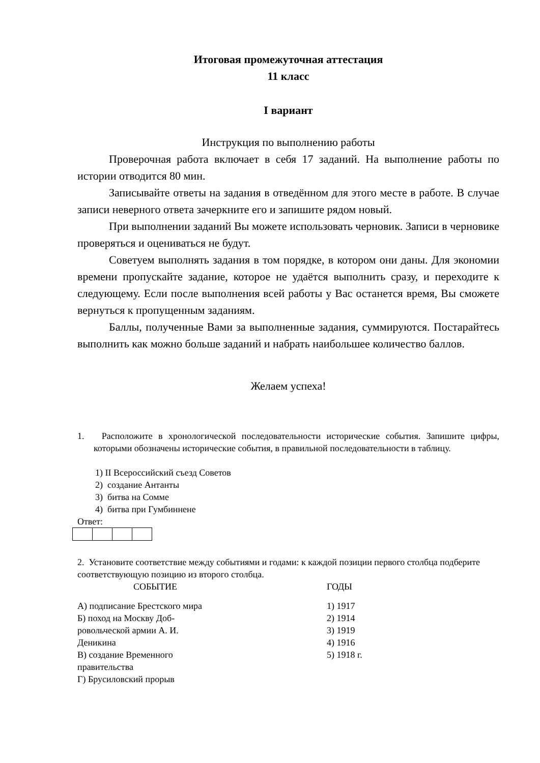Итоговая промежуточная аттестация
11 класс
I вариант
Инструкция по выполнению работы
Проверочная работа включает в себя 17 заданий. На выполнение работы по истории отводится 80 мин.
Записывайте ответы на задания в отведённом для этого месте в работе. В случае записи неверного ответа зачеркните его и запишите рядом новый.
При выполнении заданий Вы можете использовать черновик. Записи в черновике проверяться и оцениваться не будут.
Советуем выполнять задания в том порядке, в котором они даны. Для экономии времени пропускайте задание, которое не удаётся выполнить сразу, и переходите к следующему. Если после выполнения всей работы у Вас останется время, Вы сможете вернуться к пропущенным заданиям.
Баллы, полученные Вами за выполненные задания, суммируются. Постарайтесь выполнить как можно больше заданий и набрать наибольшее количество баллов.
Желаем успеха!
1. Расположите в хронологической последовательности исторические события. Запишите цифры, которыми обозначены исторические события, в правильной последовательности в таблицу.
1) II Всероссийский съезд Советов
2) создание Антанты
3) битва на Сомме
4) битва при Гумбиннене
Ответ:
2. Установите соответствие между событиями и годами: к каждой позиции первого столбца подберите соответствующую позицию из второго столбца.
| СОБЫТИЕ | ГОДЫ |
| --- | --- |
| А) подписание Брестского мира Б) поход на Москву Доб- ровольческой армии А. И. Деникина В) создание Временного правительства Г) Брусиловский прорыв | 1) 1917 2) 1914 3) 1919 4) 1916 5) 1918 г. |